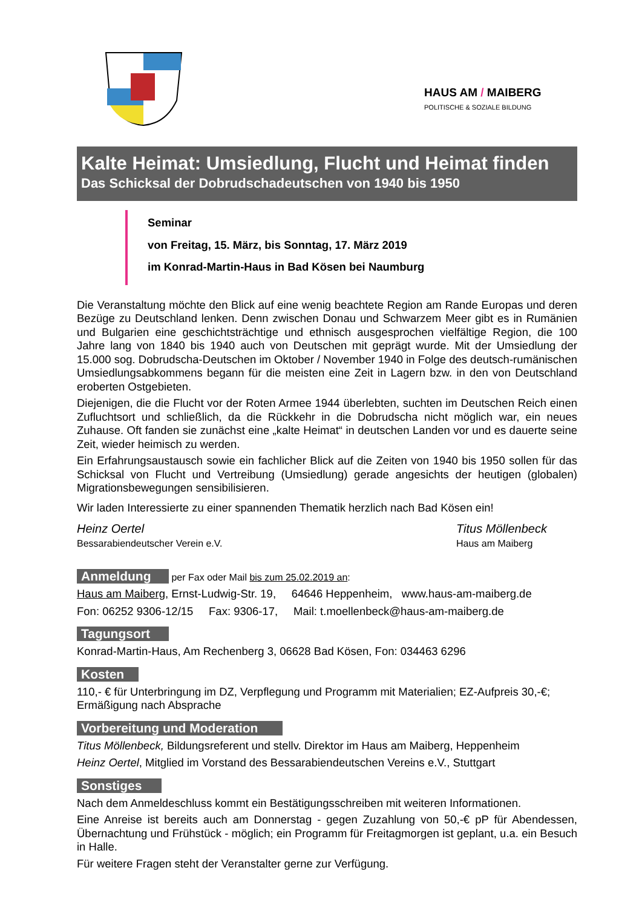HAUS AM / MAIBERG
POLITISCHE & SOZIALE BILDUNG
Kalte Heimat: Umsiedlung, Flucht und Heimat finden
Das Schicksal der Dobrudschadeutschen von 1940 bis 1950
Seminar
von Freitag, 15. März, bis Sonntag, 17. März 2019
im Konrad-Martin-Haus in Bad Kösen bei Naumburg
Die Veranstaltung möchte den Blick auf eine wenig beachtete Region am Rande Europas und deren Bezüge zu Deutschland lenken. Denn zwischen Donau und Schwarzem Meer gibt es in Rumänien und Bulgarien eine geschichtsträchtige und ethnisch ausgesprochen vielfältige Region, die 100 Jahre lang von 1840 bis 1940 auch von Deutschen mit geprägt wurde. Mit der Umsiedlung der 15.000 sog. Dobrudscha-Deutschen im Oktober / November 1940 in Folge des deutsch-rumänischen Umsiedlungsabkommens begann für die meisten eine Zeit in Lagern bzw. in den von Deutschland eroberten Ostgebieten.
Diejenigen, die die Flucht vor der Roten Armee 1944 überlebten, suchten im Deutschen Reich einen Zufluchtsort und schließlich, da die Rückkehr in die Dobrudscha nicht möglich war, ein neues Zuhause. Oft fanden sie zunächst eine „kalte Heimat“ in deutschen Landen vor und es dauerte seine Zeit, wieder heimisch zu werden.
Ein Erfahrungsaustausch sowie ein fachlicher Blick auf die Zeiten von 1940 bis 1950 sollen für das Schicksal von Flucht und Vertreibung (Umsiedlung) gerade angesichts der heutigen (globalen) Migrationsbewegungen sensibilisieren.
Wir laden Interessierte zu einer spannenden Thematik herzlich nach Bad Kösen ein!
Heinz Oertel
Bessarabiendeutscher Verein e.V.
Titus Möllenbeck
Haus am Maiberg
Anmeldung per Fax oder Mail bis zum 25.02.2019 an:
Haus am Maiberg, Ernst-Ludwig-Str. 19, 64646 Heppenheim, www.haus-am-maiberg.de
Fon: 06252 9306-12/15 Fax: 9306-17, Mail: t.moellenbeck@haus-am-maiberg.de
Tagungsort
Konrad-Martin-Haus, Am Rechenberg 3, 06628 Bad Kösen, Fon: 034463 6296
Kosten
110,- € für Unterbringung im DZ, Verpflegung und Programm mit Materialien; EZ-Aufpreis 30,-€; Ermäßigung nach Absprache
Vorbereitung und Moderation
Titus Möllenbeck, Bildungsreferent und stellv. Direktor im Haus am Maiberg, Heppenheim
Heinz Oertel, Mitglied im Vorstand des Bessarabiendeutschen Vereins e.V., Stuttgart
Sonstiges
Nach dem Anmeldeschluss kommt ein Bestätigungsschreiben mit weiteren Informationen.
Eine Anreise ist bereits auch am Donnerstag - gegen Zuzahlung von 50,-€ pP für Abendessen, Übernachtung und Frühstück - möglich; ein Programm für Freitagmorgen ist geplant, u.a. ein Besuch in Halle.
Für weitere Fragen steht der Veranstalter gerne zur Verfügung.